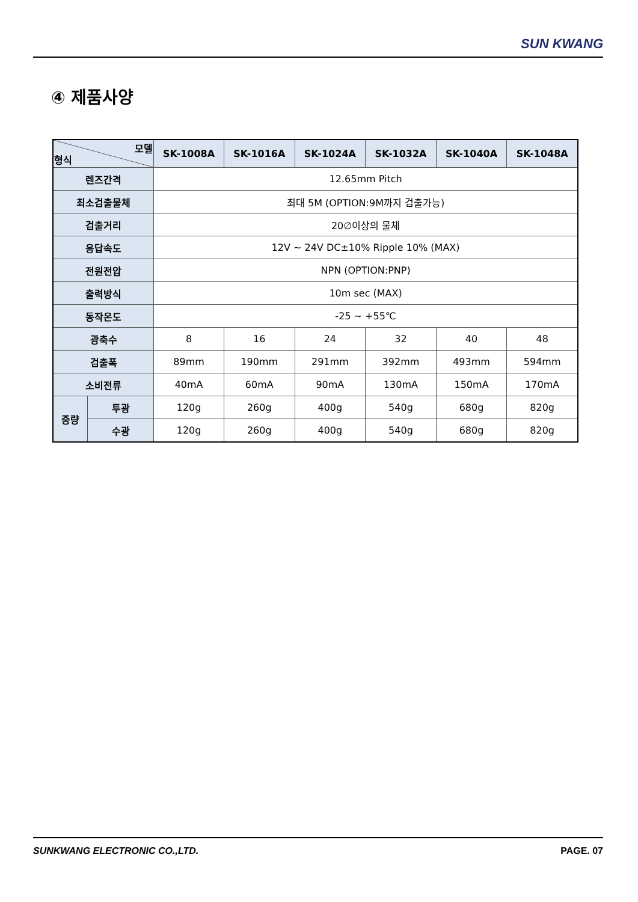SUN KWANG
④ 제품사양
| 모델 형식 | | SK-1008A | SK-1016A | SK-1024A | SK-1032A | SK-1040A | SK-1048A |
| --- | --- | --- | --- | --- | --- | --- | --- |
| 렌즈간격 | | 12.65mm Pitch | | | | | |
| 최소검출물체 | | 최대 5M (OPTION:9M까지 검출가능) | | | | | |
| 검출거리 | | 20∅이상의 물체 | | | | | |
| 응답속도 | | 12V ~ 24V DC±10% Ripple 10% (MAX) | | | | | |
| 전원전압 | | NPN (OPTION:PNP) | | | | | |
| 출력방식 | | 10m sec (MAX) | | | | | |
| 동작온도 | | -25 ~ +55℃ | | | | | |
| 광축수 | | 8 | 16 | 24 | 32 | 40 | 48 |
| 검출폭 | | 89mm | 190mm | 291mm | 392mm | 493mm | 594mm |
| 소비전류 | | 40mA | 60mA | 90mA | 130mA | 150mA | 170mA |
| 중량 | 투광 | 120g | 260g | 400g | 540g | 680g | 820g |
| | 수광 | 120g | 260g | 400g | 540g | 680g | 820g |
SUNKWANG ELECTRONIC CO.,LTD. PAGE. 07